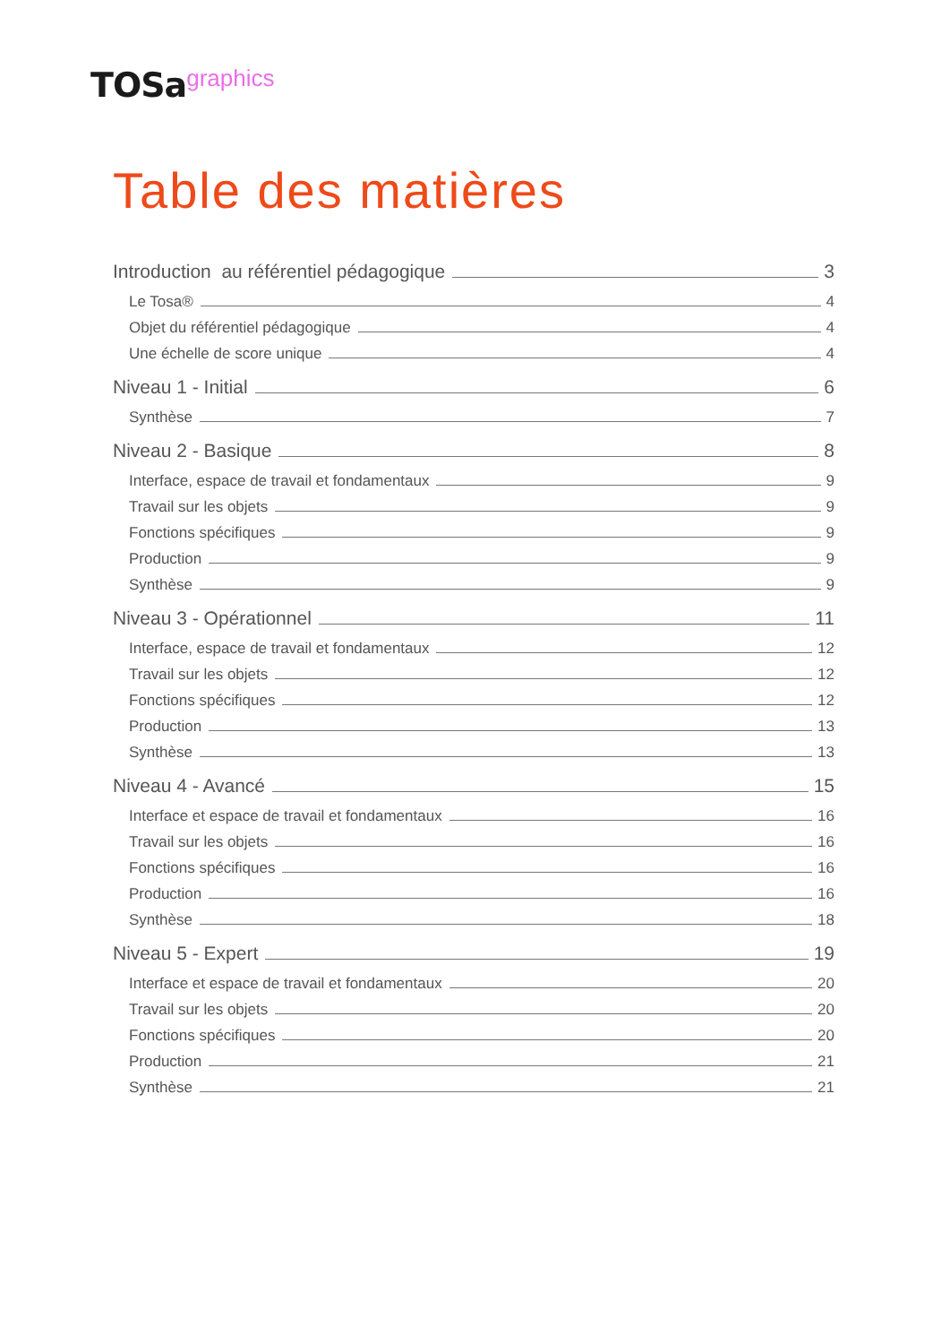TOSa graphics
Table des matières
Introduction au référentiel pédagogique 3
Le Tosa® 4
Objet du référentiel pédagogique 4
Une échelle de score unique 4
Niveau 1 - Initial 6
Synthèse 7
Niveau 2 - Basique 8
Interface, espace de travail et fondamentaux 9
Travail sur les objets 9
Fonctions spécifiques 9
Production 9
Synthèse 9
Niveau 3 - Opérationnel 11
Interface, espace de travail et fondamentaux 12
Travail sur les objets 12
Fonctions spécifiques 12
Production 13
Synthèse 13
Niveau 4 - Avancé 15
Interface et espace de travail et fondamentaux 16
Travail sur les objets 16
Fonctions spécifiques 16
Production 16
Synthèse 18
Niveau 5 - Expert 19
Interface et espace de travail et fondamentaux 20
Travail sur les objets 20
Fonctions spécifiques 20
Production 21
Synthèse 21